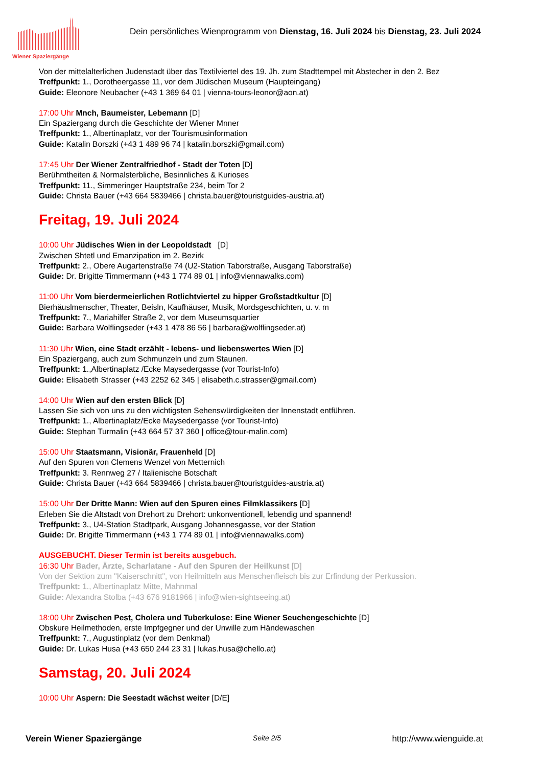Wiener Spaziergänge
Dein persönliches Wienprogramm von Dienstag, 16. Juli 2024 bis Dienstag, 23. Juli 2024
Von der mittelalterlichen Judenstadt über das Textilviertel des 19. Jh. zum Stadttempel mit Abstecher in den 2. Bez
Treffpunkt: 1., Dorotheergasse 11, vor dem Jüdischen Museum (Haupteingang)
Guide: Eleonore Neubacher (+43 1 369 64 01 | vienna-tours-leonor@aon.at)
17:00 Uhr Mnch, Baumeister, Lebemann [D]
Ein Spaziergang durch die Geschichte der Wiener Mnner
Treffpunkt: 1., Albertinaplatz, vor der Tourismusinformation
Guide: Katalin Borszki (+43 1 489 96 74 | katalin.borszki@gmail.com)
17:45 Uhr Der Wiener Zentralfriedhof - Stadt der Toten [D]
Berühmtheiten & Normalsterbliche, Besinnliches & Kurioses
Treffpunkt: 11., Simmeringer Hauptstraße 234, beim Tor 2
Guide: Christa Bauer (+43 664 5839466 | christa.bauer@touristguides-austria.at)
Freitag, 19. Juli 2024
10:00 Uhr Jüdisches Wien in der Leopoldstadt [D]
Zwischen Shtetl und Emanzipation im 2. Bezirk
Treffpunkt: 2., Obere Augartenstraße 74 (U2-Station Taborstraße, Ausgang Taborstraße)
Guide: Dr. Brigitte Timmermann (+43 1 774 89 01 | info@viennawalks.com)
11:00 Uhr Vom bierdermeierlichen Rotlichtviertel zu hipper Großstadtkultur [D]
Bierhäuslmenscher, Theater, Beisln, Kaufhäuser, Musik, Mordsgeschichten, u. v. m
Treffpunkt: 7., Mariahilfer Straße 2, vor dem Museumsquartier
Guide: Barbara Wolflingseder (+43 1 478 86 56 | barbara@wolflingseder.at)
11:30 Uhr Wien, eine Stadt erzählt - lebens- und liebenswertes Wien [D]
Ein Spaziergang, auch zum Schmunzeln und zum Staunen.
Treffpunkt: 1.,Albertinaplatz /Ecke Maysedergasse (vor Tourist-Info)
Guide: Elisabeth Strasser (+43 2252 62 345 | elisabeth.c.strasser@gmail.com)
14:00 Uhr Wien auf den ersten Blick [D]
Lassen Sie sich von uns zu den wichtigsten Sehenswürdigkeiten der Innenstadt entführen.
Treffpunkt: 1., Albertinaplatz/Ecke Maysedergasse (vor Tourist-Info)
Guide: Stephan Turmalin (+43 664 57 37 360 | office@tour-malin.com)
15:00 Uhr Staatsmann, Visionär, Frauenheld [D]
Auf den Spuren von Clemens Wenzel von Metternich
Treffpunkt: 3. Rennweg 27 / Italienische Botschaft
Guide: Christa Bauer (+43 664 5839466 | christa.bauer@touristguides-austria.at)
15:00 Uhr Der Dritte Mann: Wien auf den Spuren eines Filmklassikers [D]
Erleben Sie die Altstadt von Drehort zu Drehort: unkonventionell, lebendig und spannend!
Treffpunkt: 3., U4-Station Stadtpark, Ausgang Johannesgasse, vor der Station
Guide: Dr. Brigitte Timmermann (+43 1 774 89 01 | info@viennawalks.com)
AUSGEBUCHT. Dieser Termin ist bereits ausgebuch.
16:30 Uhr Bader, Ärzte, Scharlatane - Auf den Spuren der Heilkunst [D]
Von der Sektion zum "Kaiserschnitt", von Heilmitteln aus Menschenfleisch bis zur Erfindung der Perkussion.
Treffpunkt: 1., Albertinaplatz Mitte, Mahnmal
Guide: Alexandra Stolba (+43 676 9181966 | info@wien-sightseeing.at)
18:00 Uhr Zwischen Pest, Cholera und Tuberkulose: Eine Wiener Seuchengeschichte [D]
Obskure Heilmethoden, erste Impfgegner und der Unwille zum Händewaschen
Treffpunkt: 7., Augustinplatz (vor dem Denkmal)
Guide: Dr. Lukas Husa (+43 650 244 23 31 | lukas.husa@chello.at)
Samstag, 20. Juli 2024
10:00 Uhr Aspern: Die Seestadt wächst weiter [D/E]
Verein Wiener Spaziergänge Seite 2/5 http://www.wienguide.at